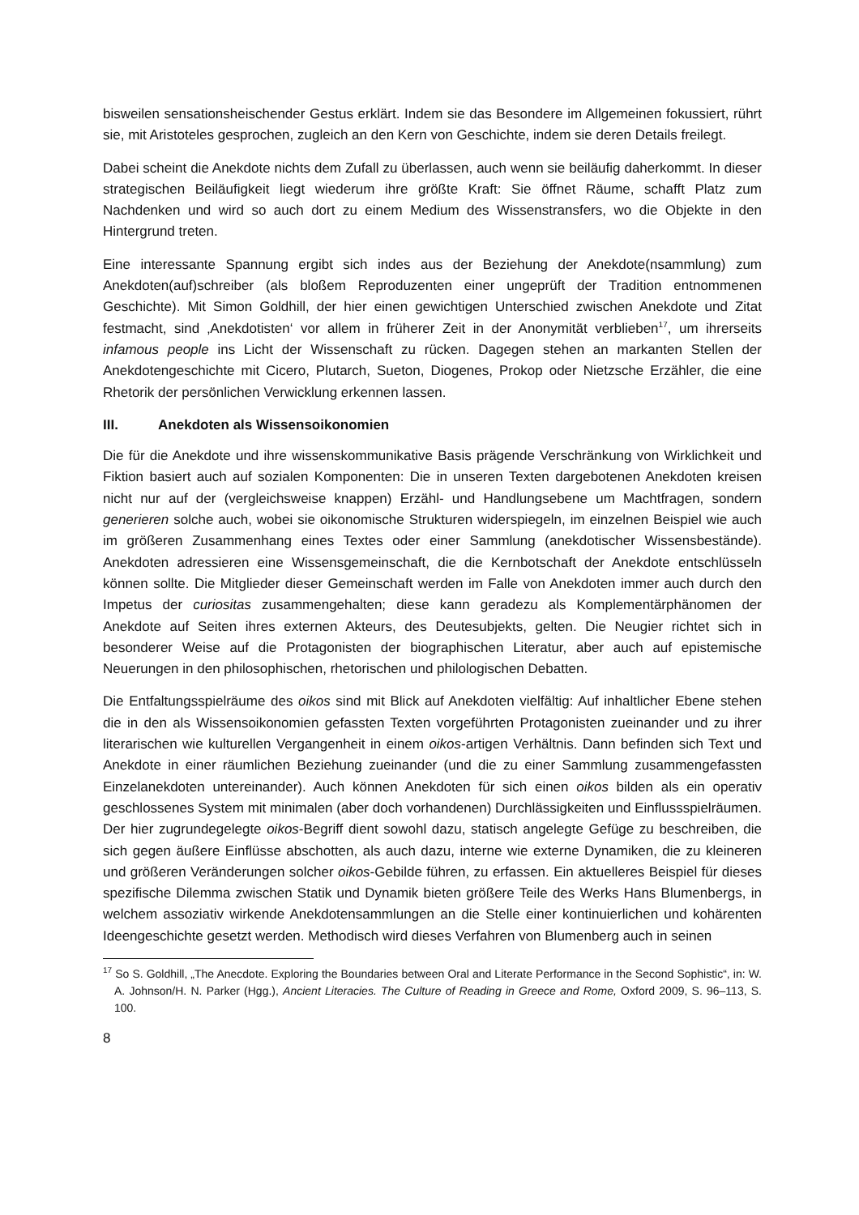bisweilen sensationsheischender Gestus erklärt. Indem sie das Besondere im Allgemeinen fokussiert, rührt sie, mit Aristoteles gesprochen, zugleich an den Kern von Geschichte, indem sie deren Details freilegt.
Dabei scheint die Anekdote nichts dem Zufall zu überlassen, auch wenn sie beiläufig daherkommt. In dieser strategischen Beiläufigkeit liegt wiederum ihre größte Kraft: Sie öffnet Räume, schafft Platz zum Nachdenken und wird so auch dort zu einem Medium des Wissenstransfers, wo die Objekte in den Hintergrund treten.
Eine interessante Spannung ergibt sich indes aus der Beziehung der Anekdote(nsammlung) zum Anekdoten(auf)schreiber (als bloßem Reproduzenten einer ungeprüft der Tradition entnommenen Geschichte). Mit Simon Goldhill, der hier einen gewichtigen Unterschied zwischen Anekdote und Zitat festmacht, sind ‚Anekdotisten‘ vor allem in früherer Zeit in der Anonymität verblieben<sup>17</sup>, um ihrerseits infamous people ins Licht der Wissenschaft zu rücken. Dagegen stehen an markanten Stellen der Anekdotengeschichte mit Cicero, Plutarch, Sueton, Diogenes, Prokop oder Nietzsche Erzähler, die eine Rhetorik der persönlichen Verwicklung erkennen lassen.
III. Anekdoten als Wissensoikonomien
Die für die Anekdote und ihre wissenskommunikative Basis prägende Verschränkung von Wirklichkeit und Fiktion basiert auch auf sozialen Komponenten: Die in unseren Texten dargebotenen Anekdoten kreisen nicht nur auf der (vergleichsweise knappen) Erzähl- und Handlungsebene um Machtfragen, sondern generieren solche auch, wobei sie oikonomische Strukturen widerspiegeln, im einzelnen Beispiel wie auch im größeren Zusammenhang eines Textes oder einer Sammlung (anekdotischer Wissensbestände). Anekdoten adressieren eine Wissensgemeinschaft, die die Kernbotschaft der Anekdote entschlüsseln können sollte. Die Mitglieder dieser Gemeinschaft werden im Falle von Anekdoten immer auch durch den Impetus der curiositas zusammengehalten; diese kann geradezu als Komplementärphänomen der Anekdote auf Seiten ihres externen Akteurs, des Deutesubjekts, gelten. Die Neugier richtet sich in besonderer Weise auf die Protagonisten der biographischen Literatur, aber auch auf epistemische Neuerungen in den philosophischen, rhetorischen und philologischen Debatten.
Die Entfaltungsspielräume des oikos sind mit Blick auf Anekdoten vielfältig: Auf inhaltlicher Ebene stehen die in den als Wissensoikonomien gefassten Texten vorgeführten Protagonisten zueinander und zu ihrer literarischen wie kulturellen Vergangenheit in einem oikos-artigen Verhältnis. Dann befinden sich Text und Anekdote in einer räumlichen Beziehung zueinander (und die zu einer Sammlung zusammengefassten Einzelanekdoten untereinander). Auch können Anekdoten für sich einen oikos bilden als ein operativ geschlossenes System mit minimalen (aber doch vorhandenen) Durchlässigkeiten und Einflussspielräumen. Der hier zugrundegelegte oikos-Begriff dient sowohl dazu, statisch angelegte Gefüge zu beschreiben, die sich gegen äußere Einflüsse abschotten, als auch dazu, interne wie externe Dynamiken, die zu kleineren und größeren Veränderungen solcher oikos-Gebilde führen, zu erfassen. Ein aktuelleres Beispiel für dieses spezifische Dilemma zwischen Statik und Dynamik bieten größere Teile des Werks Hans Blumenbergs, in welchem assoziativ wirkende Anekdotensammlungen an die Stelle einer kontinuierlichen und kohärenten Ideengeschichte gesetzt werden. Methodisch wird dieses Verfahren von Blumenberg auch in seinen
<sup>17</sup> So S. Goldhill, „The Anecdote. Exploring the Boundaries between Oral and Literate Performance in the Second Sophistic“, in: W. A. Johnson/H. N. Parker (Hgg.), Ancient Literacies. The Culture of Reading in Greece and Rome, Oxford 2009, S. 96–113, S. 100.
8